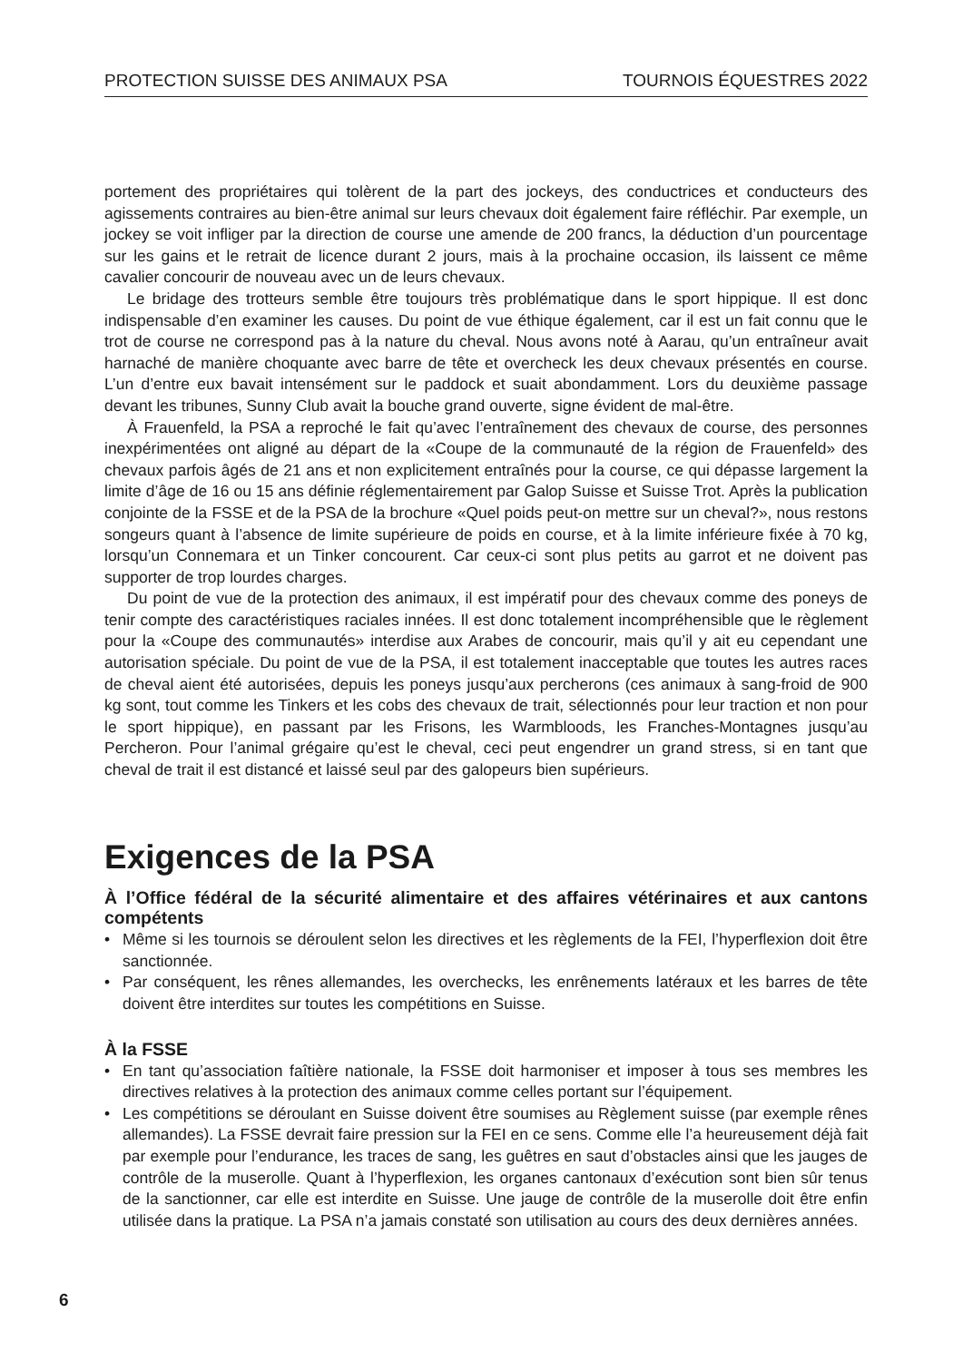PROTECTION SUISSE DES ANIMAUX PSA TOURNOIS ÉQUESTRES 2022
portement des propriétaires qui tolèrent de la part des jockeys, des conductrices et conducteurs des agissements contraires au bien-être animal sur leurs chevaux doit également faire réfléchir. Par exemple, un jockey se voit infliger par la direction de course une amende de 200 francs, la déduction d’un pourcentage sur les gains et le retrait de licence durant 2 jours, mais à la prochaine occasion, ils laissent ce même cavalier concourir de nouveau avec un de leurs chevaux.
Le bridage des trotteurs semble être toujours très problématique dans le sport hippique. Il est donc indispensable d’en examiner les causes. Du point de vue éthique également, car il est un fait connu que le trot de course ne correspond pas à la nature du cheval. Nous avons noté à Aarau, qu’un entraîneur avait harnaché de manière choquante avec barre de tête et overcheck les deux chevaux présentés en course. L’un d’entre eux bavait intensément sur le paddock et suait abondamment. Lors du deuxième passage devant les tribunes, Sunny Club avait la bouche grand ouverte, signe évident de mal-être.
À Frauenfeld, la PSA a reproché le fait qu’avec l’entraînement des chevaux de course, des personnes inexpérimentées ont aligné au départ de la «Coupe de la communauté de la région de Frauenfeld» des chevaux parfois âgés de 21 ans et non explicitement entraînés pour la course, ce qui dépasse largement la limite d’âge de 16 ou 15 ans définie réglementairement par Galop Suisse et Suisse Trot. Après la publication conjointe de la FSSE et de la PSA de la brochure «Quel poids peut-on mettre sur un cheval?», nous restons songeurs quant à l’absence de limite supérieure de poids en course, et à la limite inférieure fixée à 70 kg, lorsqu’un Connemara et un Tinker concourent. Car ceux-ci sont plus petits au garrot et ne doivent pas supporter de trop lourdes charges.
Du point de vue de la protection des animaux, il est impératif pour des chevaux comme des poneys de tenir compte des caractéristiques raciales innées. Il est donc totalement incompréhensible que le règlement pour la «Coupe des communautés» interdise aux Arabes de concourir, mais qu’il y ait eu cependant une autorisation spéciale. Du point de vue de la PSA, il est totalement inacceptable que toutes les autres races de cheval aient été autorisées, depuis les poneys jusqu’aux percherons (ces animaux à sang-froid de 900 kg sont, tout comme les Tinkers et les cobs des chevaux de trait, sélectionnés pour leur traction et non pour le sport hippique), en passant par les Frisons, les Warmbloods, les Franches-Montagnes jusqu’au Percheron. Pour l’animal grégaire qu’est le cheval, ceci peut engendrer un grand stress, si en tant que cheval de trait il est distancé et laissé seul par des galopeurs bien supérieurs.
Exigences de la PSA
À l’Office fédéral de la sécurité alimentaire et des affaires vétérinaires et aux cantons compétents
• Même si les tournois se déroulent selon les directives et les règlements de la FEI, l’hyperflexion doit être sanctionnée.
• Par conséquent, les rênes allemandes, les overchecks, les enrênements latéraux et les barres de tête doivent être interdites sur toutes les compétitions en Suisse.
À la FSSE
• En tant qu’association faîtière nationale, la FSSE doit harmoniser et imposer à tous ses membres les directives relatives à la protection des animaux comme celles portant sur l’équipement.
• Les compétitions se déroulant en Suisse doivent être soumises au Règlement suisse (par exemple rênes allemandes). La FSSE devrait faire pression sur la FEI en ce sens. Comme elle l’a heureusement déjà fait par exemple pour l’endurance, les traces de sang, les guêtres en saut d’obstacles ainsi que les jauges de contrôle de la muserolle. Quant à l’hyperflexion, les organes cantonaux d’exécution sont bien sûr tenus de la sanctionner, car elle est interdite en Suisse. Une jauge de contrôle de la muserolle doit être enfin utilisée dans la pratique. La PSA n’a jamais constaté son utilisation au cours des deux dernières années.
6